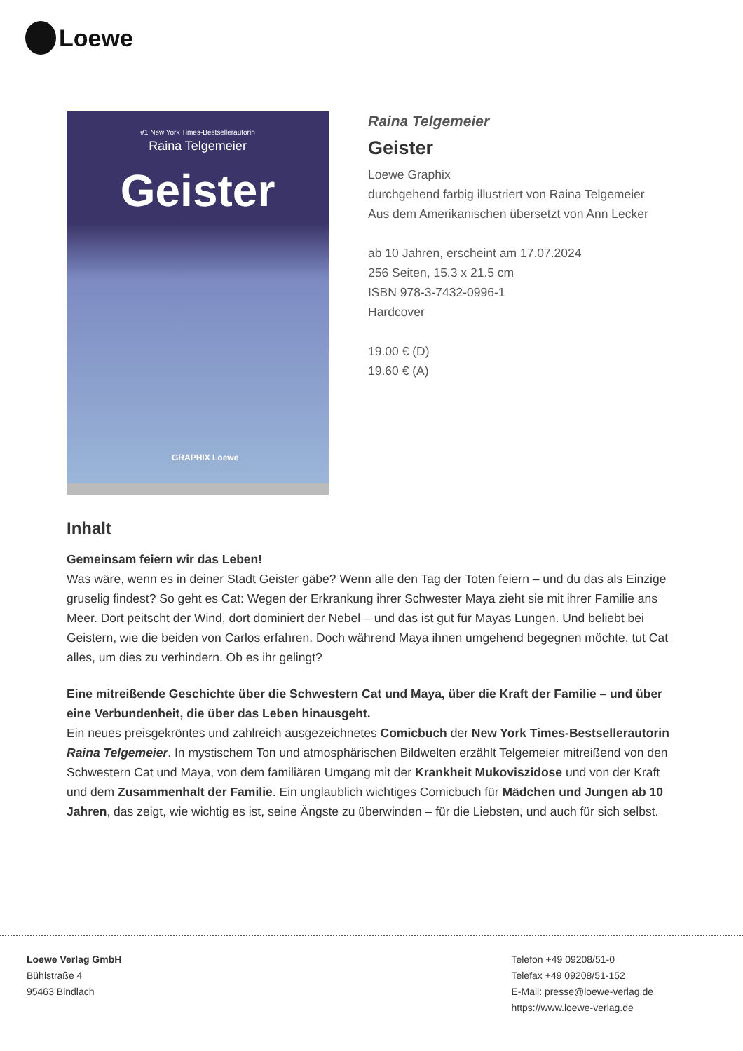Loewe
#1 New York Times-Bestsellerautorin
Raina Telgemeier
Geister
GRAPHIX Loewe
Raina Telgemeier
Geister
Loewe Graphix
durchgehend farbig illustriert von Raina Telgemeier
Aus dem Amerikanischen übersetzt von Ann Lecker
ab 10 Jahren, erscheint am 17.07.2024
256 Seiten, 15.3 x 21.5 cm
ISBN 978-3-7432-0996-1
Hardcover
19.00 € (D)
19.60 € (A)
Inhalt
Gemeinsam feiern wir das Leben!
Was wäre, wenn es in deiner Stadt Geister gäbe? Wenn alle den Tag der Toten feiern – und du das als Einzige gruselig findest? So geht es Cat: Wegen der Erkrankung ihrer Schwester Maya zieht sie mit ihrer Familie ans Meer. Dort peitscht der Wind, dort dominiert der Nebel – und das ist gut für Mayas Lungen. Und beliebt bei Geistern, wie die beiden von Carlos erfahren. Doch während Maya ihnen umgehend begegnen möchte, tut Cat alles, um dies zu verhindern. Ob es ihr gelingt?
Eine mitreißende Geschichte über die Schwestern Cat und Maya, über die Kraft der Familie – und über eine Verbundenheit, die über das Leben hinausgeht.
Ein neues preisgekröntes und zahlreich ausgezeichnetes Comicbuch der New York Times-Bestsellerautorin Raina Telgemeier. In mystischem Ton und atmosphärischen Bildwelten erzählt Telgemeier mitreißend von den Schwestern Cat und Maya, von dem familiären Umgang mit der Krankheit Mukoviszidose und von der Kraft und dem Zusammenhalt der Familie. Ein unglaublich wichtiges Comicbuch für Mädchen und Jungen ab 10 Jahren, das zeigt, wie wichtig es ist, seine Ängste zu überwinden – für die Liebsten, und auch für sich selbst.
Loewe Verlag GmbH
Bühlstraße 4
95463 Bindlach
Telefon +49 09208/51-0
Telefax +49 09208/51-152
E-Mail: presse@loewe-verlag.de
https://www.loewe-verlag.de